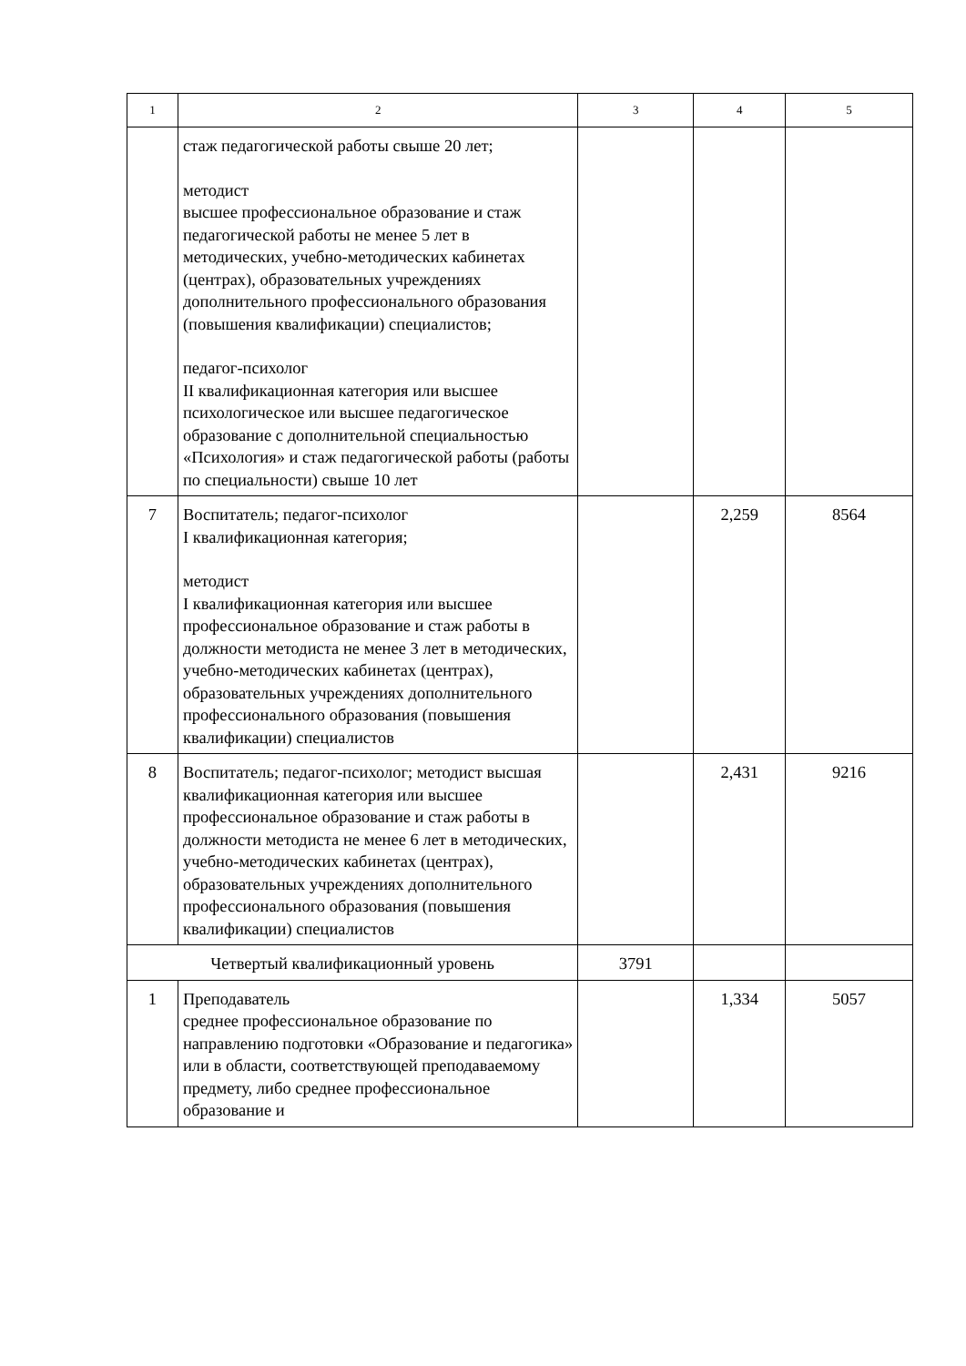| 1 | 2 | 3 | 4 | 5 |
| | стаж педагогической работы свыше 20 лет; методист высшее профессиональное образование и стаж педагогической работы не менее 5 лет в методических, учебно-методических кабинетах (центрах), образовательных учреждениях дополнительного профессионального образования (повышения квалификации) специалистов; педагог-психолог II квалификационная категория или высшее психологическое или высшее педагогическое образование с дополнительной специальностью «Психология» и стаж педагогической работы (работы по специальности) свыше 10 лет | | | |
| 7 | Воспитатель; педагог-психолог I квалификационная категория; методист I квалификационная категория или высшее профессиональное образование и стаж работы в должности методиста не менее 3 лет в методических, учебно-методических кабинетах (центрах), образовательных учреждениях дополнительного профессионального образования (повышения квалификации) специалистов | | 2,259 | 8564 |
| 8 | Воспитатель; педагог-психолог; методист высшая квалификационная категория или высшее профессиональное образование и стаж работы в должности методиста не менее 6 лет в методических, учебно-методических кабинетах (центрах), образовательных учреждениях дополнительного профессионального образования (повышения квалификации) специалистов | | 2,431 | 9216 |
| Четвертый квалификационный уровень | | 3791 | | |
| 1 | Преподаватель среднее профессиональное образование по направлению подготовки «Образование и педагогика» или в области, соответствующей преподаваемому предмету, либо среднее профессиональное образование и | | 1,334 | 5057 |